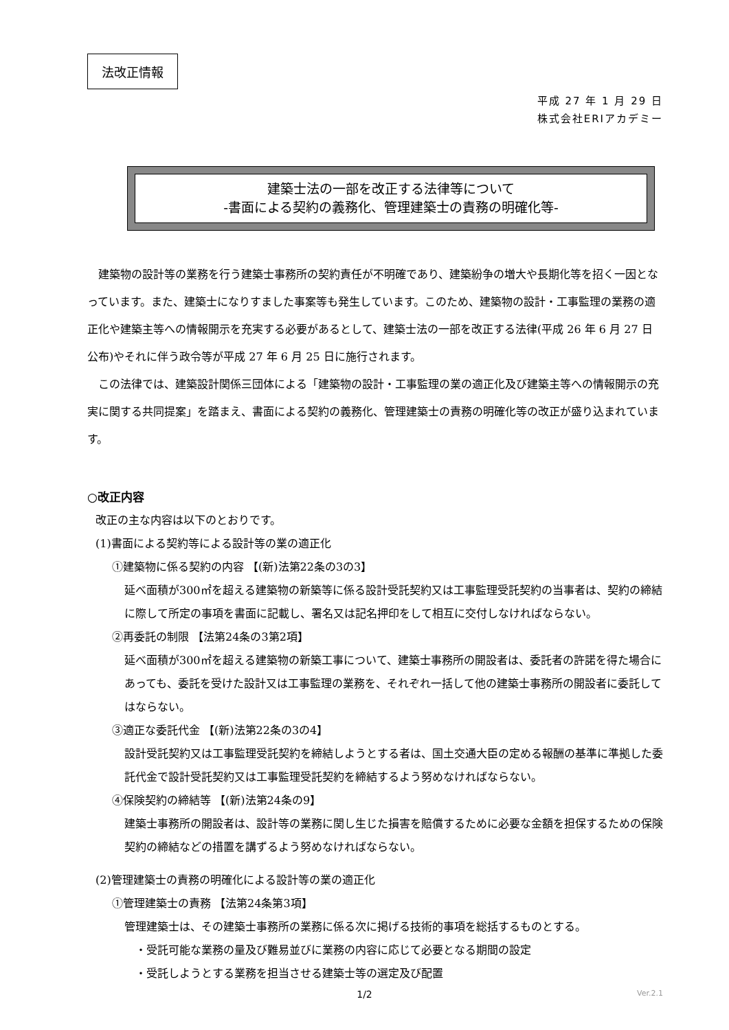法改正情報
平成 27 年 1 月 29 日
株式会社ERIアカデミー
建築士法の一部を改正する法律等について
-書面による契約の義務化、管理建築士の責務の明確化等-
建築物の設計等の業務を行う建築士事務所の契約責任が不明確であり、建築紛争の増大や長期化等を招く一因となっています。また、建築士になりすました事案等も発生しています。このため、建築物の設計・工事監理の業務の適正化や建築主等への情報開示を充実する必要があるとして、建築士法の一部を改正する法律(平成 26 年 6 月 27 日公布)やそれに伴う政令等が平成 27 年 6 月 25 日に施行されます。
この法律では、建築設計関係三団体による「建築物の設計・工事監理の業の適正化及び建築主等への情報開示の充実に関する共同提案」を踏まえ、書面による契約の義務化、管理建築士の責務の明確化等の改正が盛り込まれています。
○改正内容
改正の主な内容は以下のとおりです。
(1)書面による契約等による設計等の業の適正化
①建築物に係る契約の内容 【(新)法第22条の3の3】
延べ面積が300㎡を超える建築物の新築等に係る設計受託契約又は工事監理受託契約の当事者は、契約の締結に際して所定の事項を書面に記載し、署名又は記名押印をして相互に交付しなければならない。
②再委託の制限 【法第24条の3第2項】
延べ面積が300㎡を超える建築物の新築工事について、建築士事務所の開設者は、委託者の許諾を得た場合にあっても、委託を受けた設計又は工事監理の業務を、それぞれ一括して他の建築士事務所の開設者に委託してはならない。
③適正な委託代金 【(新)法第22条の3の4】
設計受託契約又は工事監理受託契約を締結しようとする者は、国土交通大臣の定める報酬の基準に準拠した委託代金で設計受託契約又は工事監理受託契約を締結するよう努めなければならない。
④保険契約の締結等 【(新)法第24条の9】
建築士事務所の開設者は、設計等の業務に関し生じた損害を賠償するために必要な金額を担保するための保険契約の締結などの措置を講ずるよう努めなければならない。
(2)管理建築士の責務の明確化による設計等の業の適正化
①管理建築士の責務 【法第24条第3項】
管理建築士は、その建築士事務所の業務に係る次に掲げる技術的事項を総括するものとする。
・受託可能な業務の量及び難易並びに業務の内容に応じて必要となる期間の設定
・受託しようとする業務を担当させる建築士等の選定及び配置
1/2
Ver.2.1